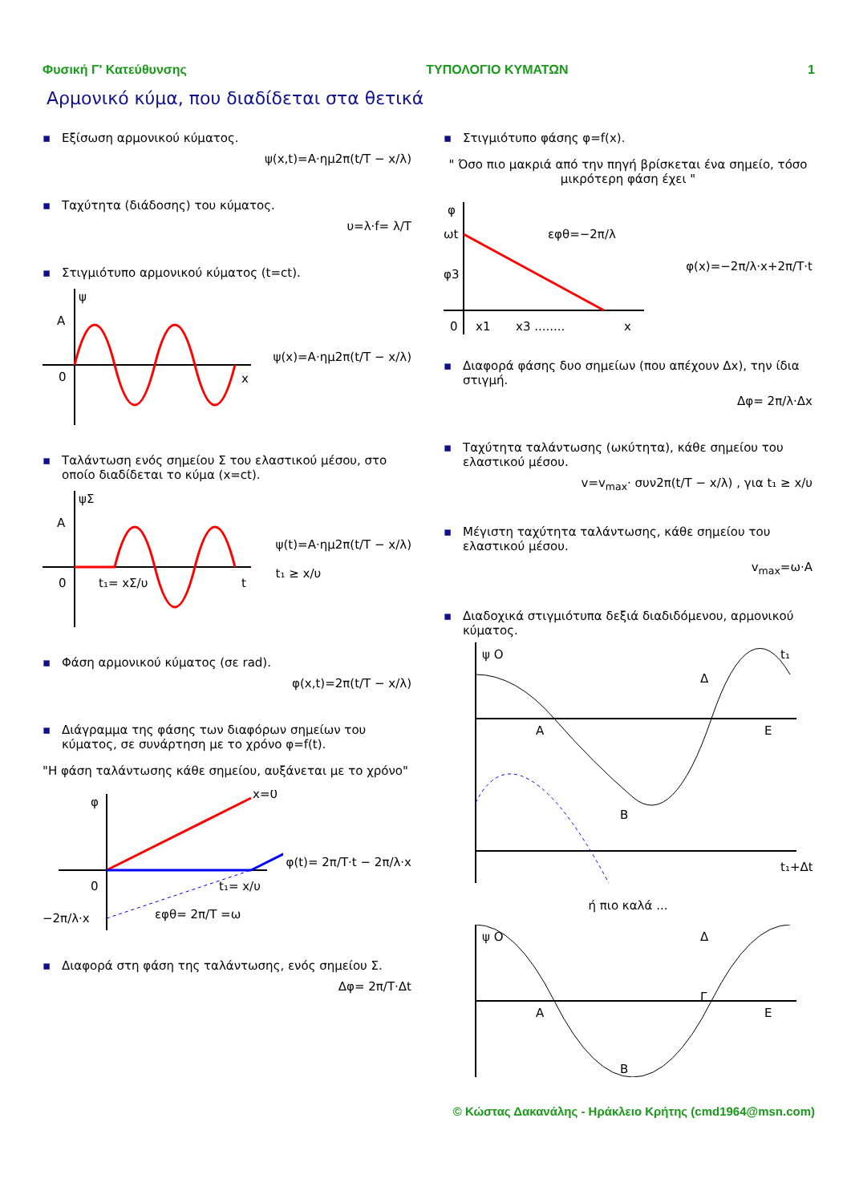Φυσική Γ' Κατεύθυνσης ΤΥΠΟΛΟΓΙΟ ΚΥΜΑΤΩΝ 1
Αρμονικό κύμα, που διαδίδεται στα θετικά
▪ Εξίσωση αρμονικού κύματος.
ψ(x,t)=A·ημ2π(t/T − x/λ)
▪ Ταχύτητα (διάδοσης) του κύματος.
υ=λ·f= λ/T
▪ Στιγμιότυπο αρμονικού κύματος (t=ct).
ψ
A
0
x
ψ(x)=A·ημ2π(t/T − x/λ)
▪ Ταλάντωση ενός σημείου Σ του ελαστικού μέσου, στο οποίο διαδίδεται το κύμα (x=ct).
ψΣ
A
0
t₁= xΣ/υ
t
ψ(t)=A·ημ2π(t/T − x/λ)
t₁ ≥ x/υ
▪ Φάση αρμονικού κύματος (σε rad).
φ(x,t)=2π(t/T − x/λ)
▪ Διάγραμμα της φάσης των διαφόρων σημείων του κύματος, σε συνάρτηση με το χρόνο φ=f(t).
"Η φάση ταλάντωσης κάθε σημείου, αυξάνεται με το χρόνο"
φ
x=0
0
t₁= x/υ
−2π/λ·x
εφθ= 2π/T =ω
φ(t)= 2π/T·t − 2π/λ·x
▪ Διαφορά στη φάση της ταλάντωσης, ενός σημείου Σ.
Δφ= 2π/T·Δt
▪ Στιγμιότυπο φάσης φ=f(x).
" Όσο πιο μακριά από την πηγή βρίσκεται ένα σημείο, τόσο μικρότερη φάση έχει "
φ
ωt
φ3
0
x1
x3 ........
x
εφθ=−2π/λ
φ(x)=−2π/λ·x+2π/T·t
▪ Διαφορά φάσης δυο σημείων (που απέχουν Δx), την ίδια στιγμή.
Δφ= 2π/λ·Δx
▪ Ταχύτητα ταλάντωσης (ωκύτητα), κάθε σημείου του ελαστικού μέσου.
v=v<sub>max</sub>· συν2π(t/T − x/λ) , για t₁ ≥ x/υ
▪ Μέγιστη ταχύτητα ταλάντωσης, κάθε σημείου του ελαστικού μέσου.
v<sub>max</sub>=ω·A
▪ Διαδοχικά στιγμιότυπα δεξιά διαδιδόμενου, αρμονικού κύματος.
ψ O
t₁
A
B
Δ
E
t₁+Δt
ή πιο καλά ...
ψ O
A
Δ
E
B
Γ
© Κώστας Δακανάλης - Ηράκλειο Κρήτης (cmd1964@msn.com)